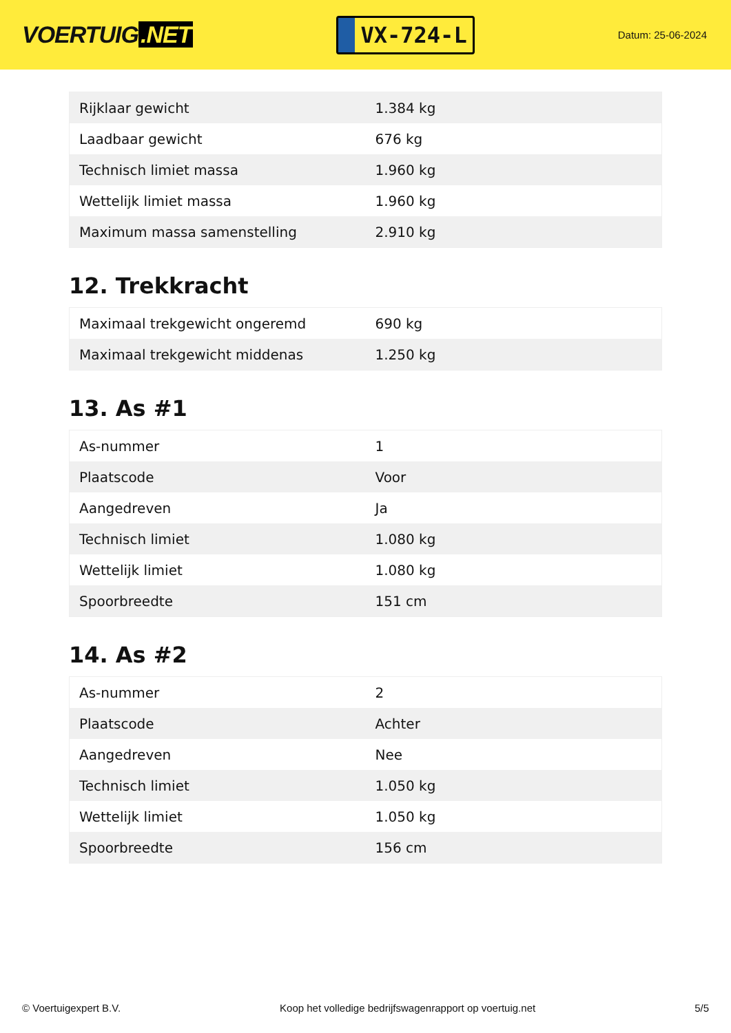VOERTUIG.NET
VX-724-L
Datum: 25-06-2024
| Rijklaar gewicht | 1.384 kg |
| Laadbaar gewicht | 676 kg |
| Technisch limiet massa | 1.960 kg |
| Wettelijk limiet massa | 1.960 kg |
| Maximum massa samenstelling | 2.910 kg |
12. Trekkracht
| Maximaal trekgewicht ongeremd | 690 kg |
| Maximaal trekgewicht middenas | 1.250 kg |
13. As #1
| As-nummer | 1 |
| Plaatscode | Voor |
| Aangedreven | Ja |
| Technisch limiet | 1.080 kg |
| Wettelijk limiet | 1.080 kg |
| Spoorbreedte | 151 cm |
14. As #2
| As-nummer | 2 |
| Plaatscode | Achter |
| Aangedreven | Nee |
| Technisch limiet | 1.050 kg |
| Wettelijk limiet | 1.050 kg |
| Spoorbreedte | 156 cm |
© Voertuigexpert B.V. Koop het volledige bedrijfswagenrapport op voertuig.net 5/5